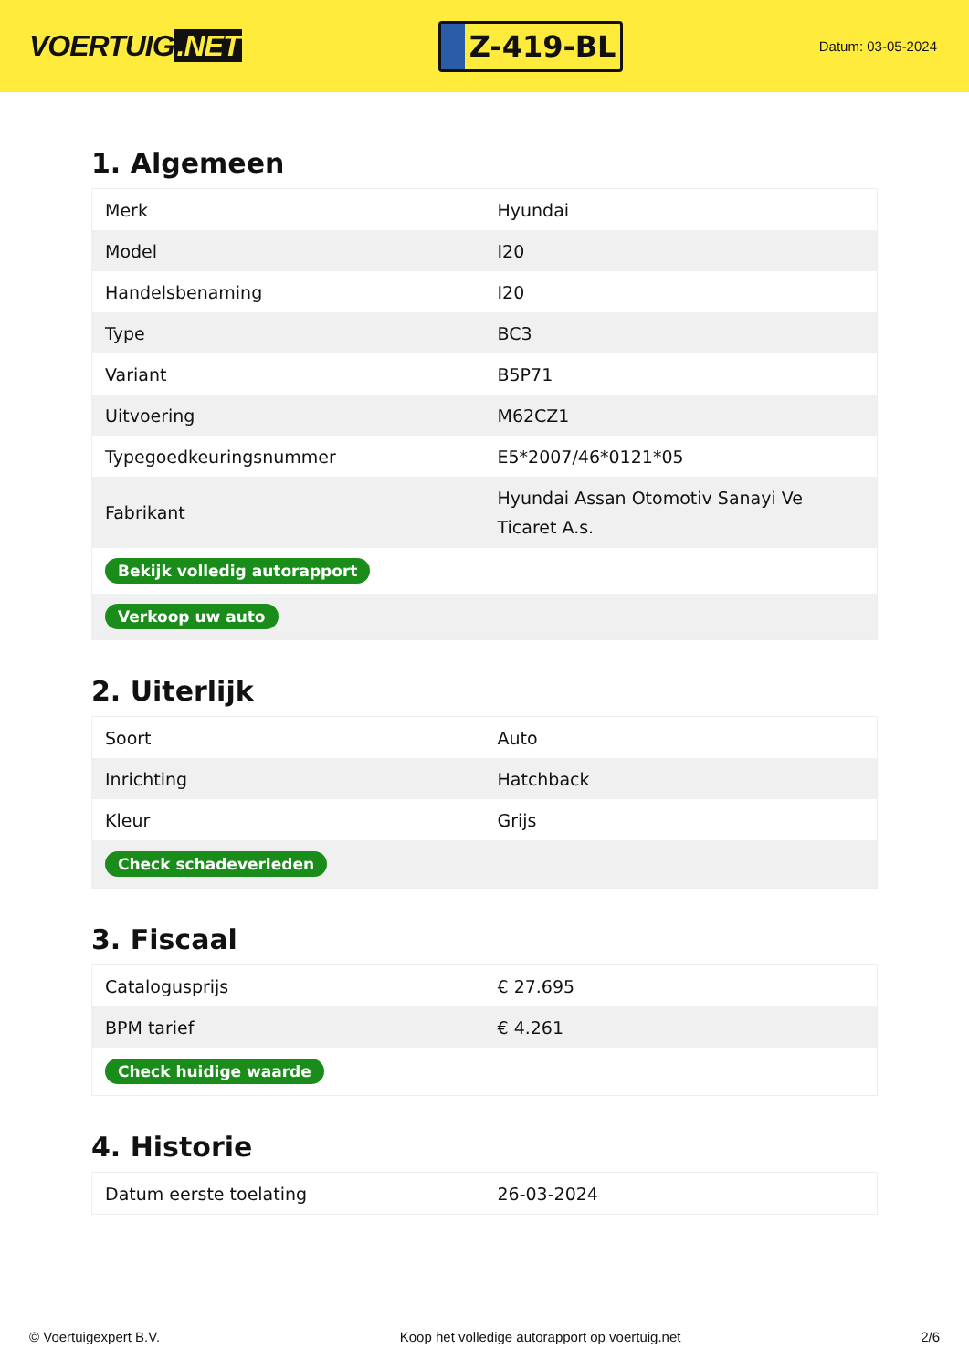VOERTUIG.NET
Z-419-BL
Datum: 03-05-2024
1. Algemeen
| Merk | Hyundai |
| Model | I20 |
| Handelsbenaming | I20 |
| Type | BC3 |
| Variant | B5P71 |
| Uitvoering | M62CZ1 |
| Typegoedkeuringsnummer | E5*2007/46*0121*05 |
| Fabrikant | Hyundai Assan Otomotiv Sanayi Ve Ticaret A.s. |
| Bekijk volledig autorapport | |
| Verkoop uw auto | |
2. Uiterlijk
| Soort | Auto |
| Inrichting | Hatchback |
| Kleur | Grijs |
| Check schadeverleden | |
3. Fiscaal
| Catalogusprijs | € 27.695 |
| BPM tarief | € 4.261 |
| Check huidige waarde | |
4. Historie
| Datum eerste toelating | 26-03-2024 |
© Voertuigexpert B.V. Koop het volledige autorapport op voertuig.net 2/6